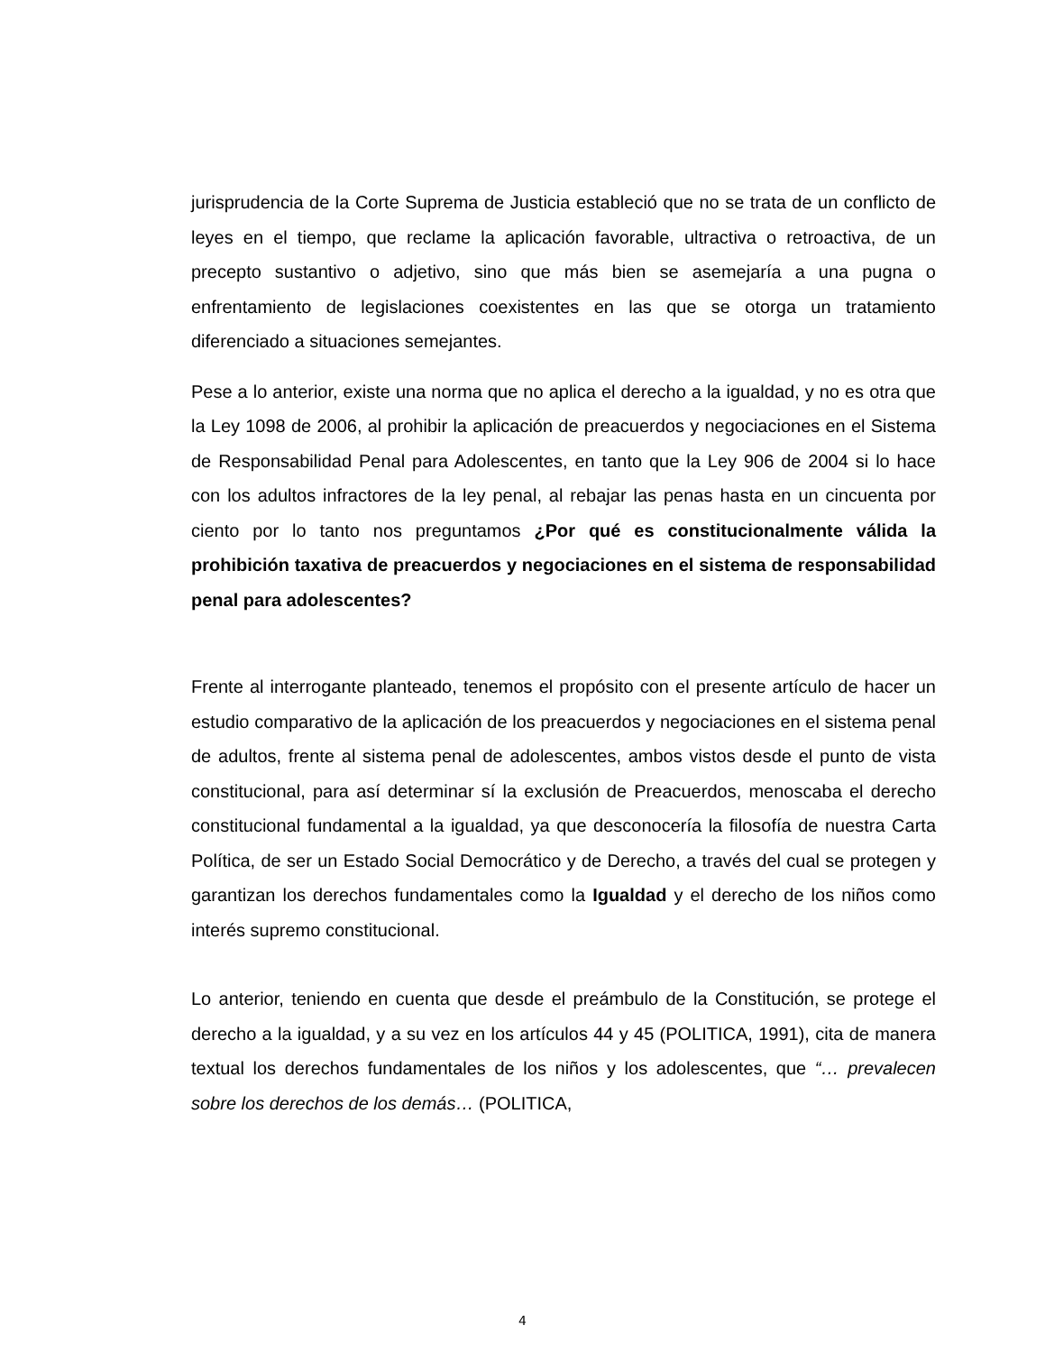jurisprudencia de la Corte Suprema de Justicia estableció que no se trata de un conflicto de leyes en el tiempo, que reclame la aplicación favorable, ultractiva o retroactiva, de un precepto sustantivo o adjetivo, sino que más bien se asemejaría a una pugna o enfrentamiento de legislaciones coexistentes en las que se otorga un tratamiento diferenciado a situaciones semejantes.
Pese a lo anterior, existe una norma que no aplica el derecho a la igualdad, y no es otra que la Ley 1098 de 2006, al prohibir la aplicación de preacuerdos y negociaciones en el Sistema de Responsabilidad Penal para Adolescentes, en tanto que la Ley 906 de 2004 si lo hace con los adultos infractores de la ley penal, al rebajar las penas hasta en un cincuenta por ciento por lo tanto nos preguntamos ¿Por qué es constitucionalmente válida la prohibición taxativa de preacuerdos y negociaciones en el sistema de responsabilidad penal para adolescentes?
Frente al interrogante planteado, tenemos el propósito con el presente artículo de hacer un estudio comparativo de la aplicación de los preacuerdos y negociaciones en el sistema penal de adultos, frente al sistema penal de adolescentes, ambos vistos desde el punto de vista constitucional, para así determinar sí la exclusión de Preacuerdos, menoscaba el derecho constitucional fundamental a la igualdad, ya que desconocería la filosofía de nuestra Carta Política, de ser un Estado Social Democrático y de Derecho, a través del cual se protegen y garantizan los derechos fundamentales como la Igualdad y el derecho de los niños como interés supremo constitucional.
Lo anterior, teniendo en cuenta que desde el preámbulo de la Constitución, se protege el derecho a la igualdad, y a su vez en los artículos 44 y 45 (POLITICA, 1991), cita de manera textual los derechos fundamentales de los niños y los adolescentes, que “… prevalecen sobre los derechos de los demás… (POLITICA,
4